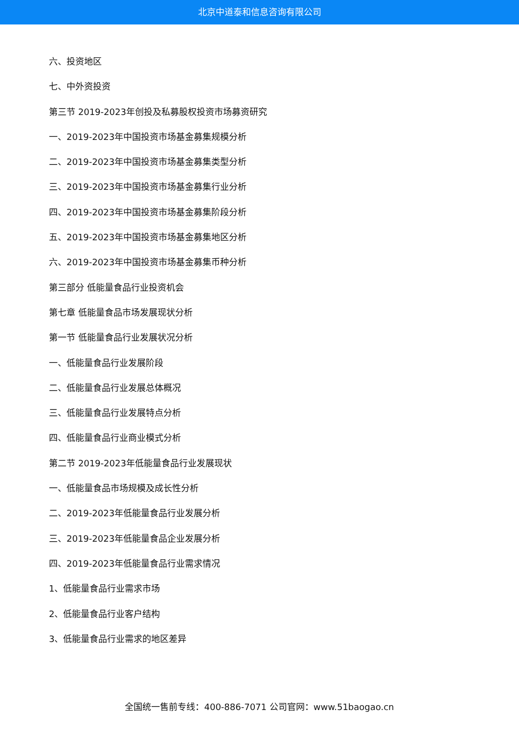北京中道泰和信息咨询有限公司
六、投资地区
七、中外资投资
第三节 2019-2023年创投及私募股权投资市场募资研究
一、2019-2023年中国投资市场基金募集规模分析
二、2019-2023年中国投资市场基金募集类型分析
三、2019-2023年中国投资市场基金募集行业分析
四、2019-2023年中国投资市场基金募集阶段分析
五、2019-2023年中国投资市场基金募集地区分析
六、2019-2023年中国投资市场基金募集币种分析
第三部分 低能量食品行业投资机会
第七章 低能量食品市场发展现状分析
第一节 低能量食品行业发展状况分析
一、低能量食品行业发展阶段
二、低能量食品行业发展总体概况
三、低能量食品行业发展特点分析
四、低能量食品行业商业模式分析
第二节 2019-2023年低能量食品行业发展现状
一、低能量食品市场规模及成长性分析
二、2019-2023年低能量食品行业发展分析
三、2019-2023年低能量食品企业发展分析
四、2019-2023年低能量食品行业需求情况
1、低能量食品行业需求市场
2、低能量食品行业客户结构
3、低能量食品行业需求的地区差异
全国统一售前专线：400-886-7071 公司官网：www.51baogao.cn